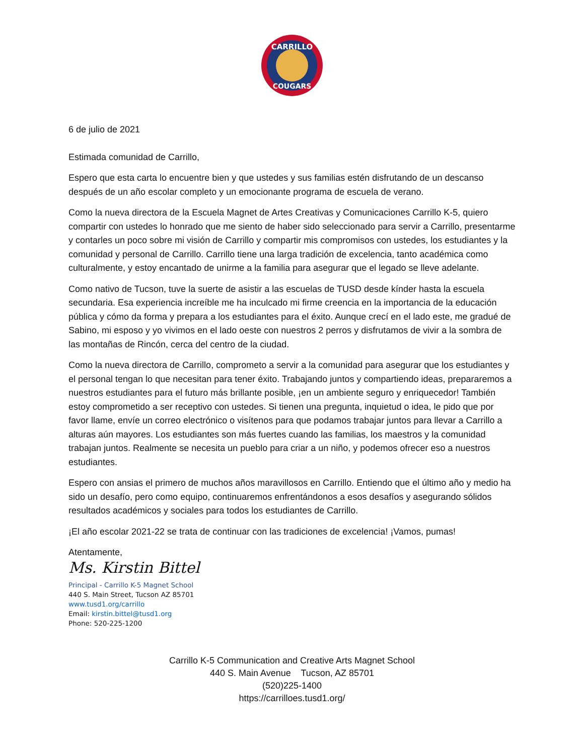CARRILLO
COUGARS
6 de julio de 2021
Estimada comunidad de Carrillo,
Espero que esta carta lo encuentre bien y que ustedes y sus familias estén disfrutando de un descanso después de un año escolar completo y un emocionante programa de escuela de verano.
Como la nueva directora de la Escuela Magnet de Artes Creativas y Comunicaciones Carrillo K-5, quiero compartir con ustedes lo honrado que me siento de haber sido seleccionado para servir a Carrillo, presentarme y contarles un poco sobre mi visión de Carrillo y compartir mis compromisos con ustedes, los estudiantes y la comunidad y personal de Carrillo. Carrillo tiene una larga tradición de excelencia, tanto académica como culturalmente, y estoy encantado de unirme a la familia para asegurar que el legado se lleve adelante.
Como nativo de Tucson, tuve la suerte de asistir a las escuelas de TUSD desde kínder hasta la escuela secundaria. Esa experiencia increíble me ha inculcado mi firme creencia en la importancia de la educación pública y cómo da forma y prepara a los estudiantes para el éxito. Aunque crecí en el lado este, me gradué de Sabino, mi esposo y yo vivimos en el lado oeste con nuestros 2 perros y disfrutamos de vivir a la sombra de las montañas de Rincón, cerca del centro de la ciudad.
Como la nueva directora de Carrillo, comprometo a servir a la comunidad para asegurar que los estudiantes y el personal tengan lo que necesitan para tener éxito. Trabajando juntos y compartiendo ideas, prepararemos a nuestros estudiantes para el futuro más brillante posible, ¡en un ambiente seguro y enriquecedor! También estoy comprometido a ser receptivo con ustedes. Si tienen una pregunta, inquietud o idea, le pido que por favor llame, envíe un correo electrónico o visítenos para que podamos trabajar juntos para llevar a Carrillo a alturas aún mayores. Los estudiantes son más fuertes cuando las familias, los maestros y la comunidad trabajan juntos. Realmente se necesita un pueblo para criar a un niño, y podemos ofrecer eso a nuestros estudiantes.
Espero con ansias el primero de muchos años maravillosos en Carrillo. Entiendo que el último año y medio ha sido un desafío, pero como equipo, continuaremos enfrentándonos a esos desafíos y asegurando sólidos resultados académicos y sociales para todos los estudiantes de Carrillo.
¡El año escolar 2021-22 se trata de continuar con las tradiciones de excelencia! ¡Vamos, pumas!
Atentamente,
Ms. Kirstin Bittel
Principal - Carrillo K-5 Magnet School
440 S. Main Street, Tucson AZ 85701
www.tusd1.org/carrillo
Email: kirstin.bittel@tusd1.org
Phone: 520-225-1200
Carrillo K-5 Communication and Creative Arts Magnet School
440 S. Main Avenue Tucson, AZ 85701
(520)225-1400
https://carrilloes.tusd1.org/